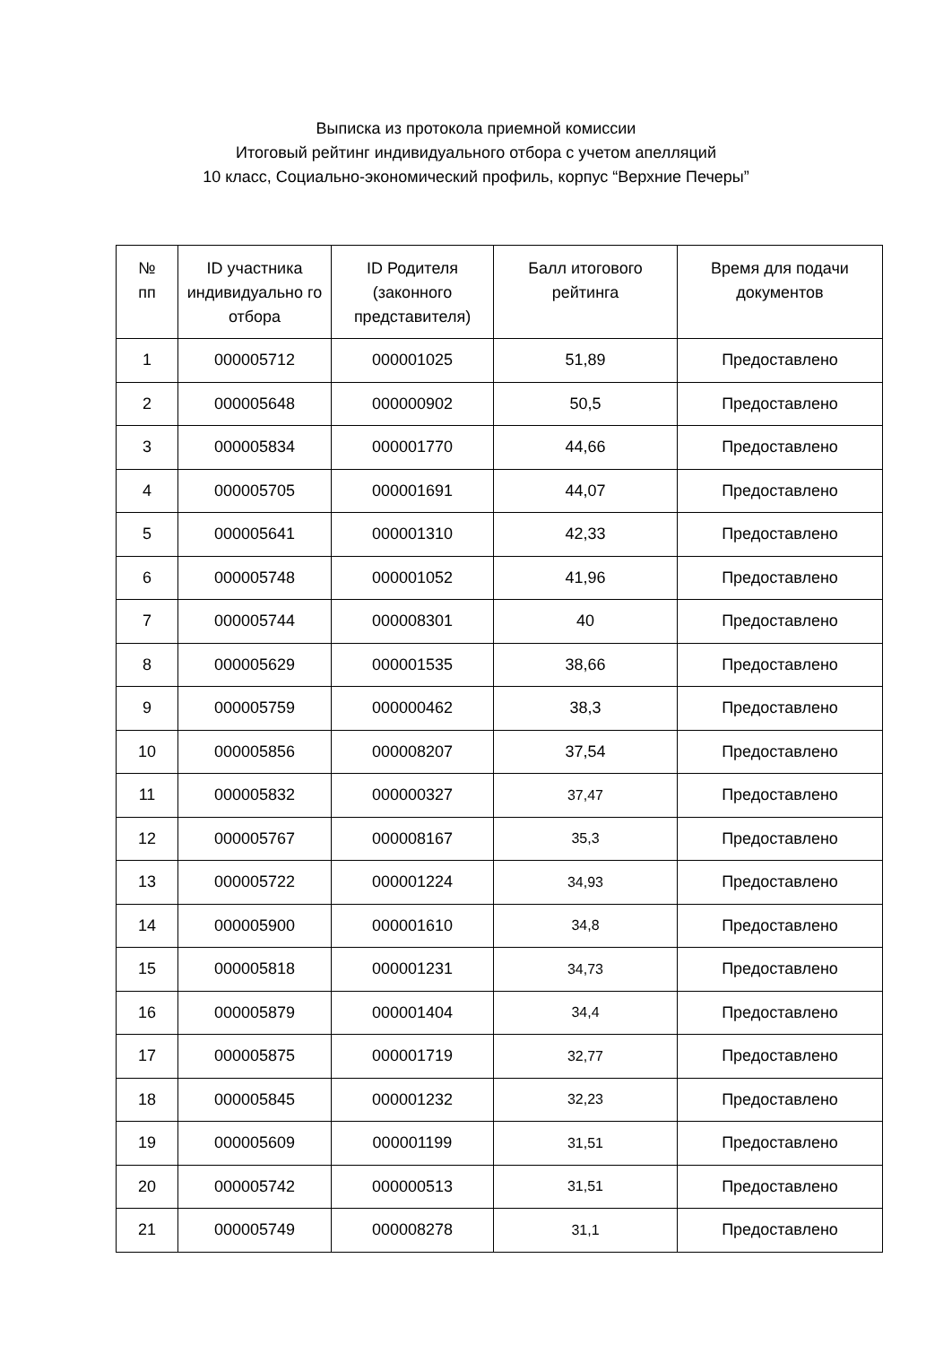Выписка из протокола приемной комиссии
Итоговый рейтинг индивидуального отбора с учетом апелляций
10 класс, Социально-экономический профиль, корпус “Верхние Печеры”
| № пп | ID участника индивидуально го отбора | ID Родителя (законного представителя) | Балл итогового рейтинга | Время для подачи документов |
| --- | --- | --- | --- | --- |
| 1 | 000005712 | 000001025 | 51,89 | Предоставлено |
| 2 | 000005648 | 000000902 | 50,5 | Предоставлено |
| 3 | 000005834 | 000001770 | 44,66 | Предоставлено |
| 4 | 000005705 | 000001691 | 44,07 | Предоставлено |
| 5 | 000005641 | 000001310 | 42,33 | Предоставлено |
| 6 | 000005748 | 000001052 | 41,96 | Предоставлено |
| 7 | 000005744 | 000008301 | 40 | Предоставлено |
| 8 | 000005629 | 000001535 | 38,66 | Предоставлено |
| 9 | 000005759 | 000000462 | 38,3 | Предоставлено |
| 10 | 000005856 | 000008207 | 37,54 | Предоставлено |
| 11 | 000005832 | 000000327 | 37,47 | Предоставлено |
| 12 | 000005767 | 000008167 | 35,3 | Предоставлено |
| 13 | 000005722 | 000001224 | 34,93 | Предоставлено |
| 14 | 000005900 | 000001610 | 34,8 | Предоставлено |
| 15 | 000005818 | 000001231 | 34,73 | Предоставлено |
| 16 | 000005879 | 000001404 | 34,4 | Предоставлено |
| 17 | 000005875 | 000001719 | 32,77 | Предоставлено |
| 18 | 000005845 | 000001232 | 32,23 | Предоставлено |
| 19 | 000005609 | 000001199 | 31,51 | Предоставлено |
| 20 | 000005742 | 000000513 | 31,51 | Предоставлено |
| 21 | 000005749 | 000008278 | 31,1 | Предоставлено |